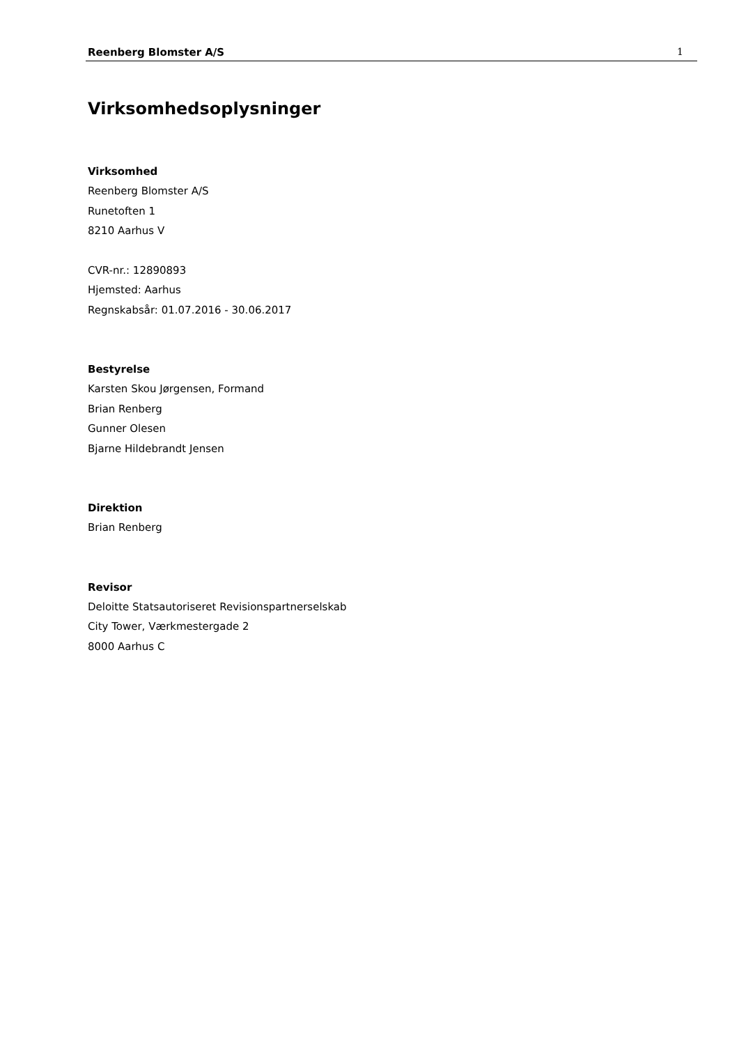Reenberg Blomster A/S 1
Virksomhedsoplysninger
Virksomhed
Reenberg Blomster A/S
Runetoften 1
8210 Aarhus V
CVR-nr.: 12890893
Hjemsted: Aarhus
Regnskabsår: 01.07.2016 - 30.06.2017
Bestyrelse
Karsten Skou Jørgensen, Formand
Brian Renberg
Gunner Olesen
Bjarne Hildebrandt Jensen
Direktion
Brian Renberg
Revisor
Deloitte Statsautoriseret Revisionspartnerselskab
City Tower, Værkmestergade 2
8000 Aarhus C